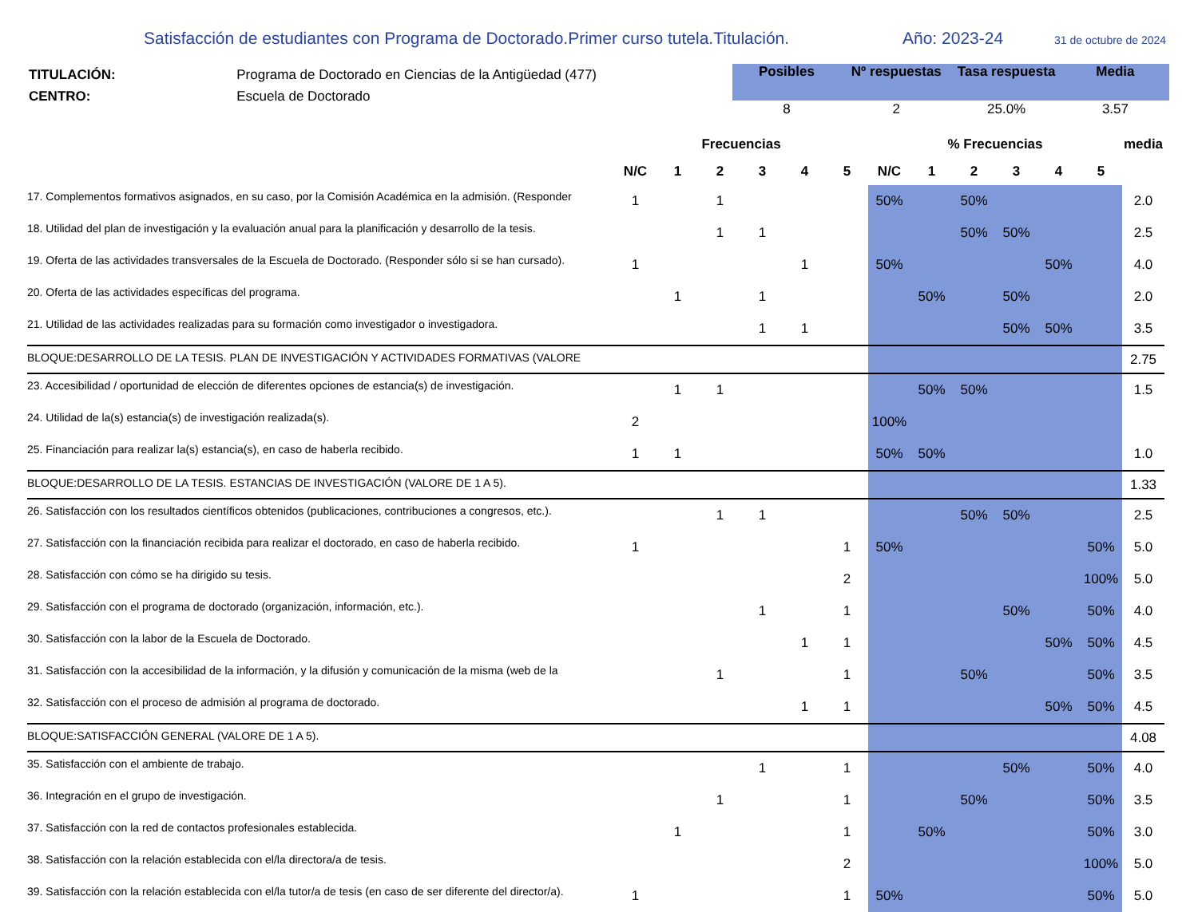Satisfacción de estudiantes con Programa de Doctorado.Primer curso tutela.Titulación.
Año: 2023-24
31 de octubre de 2024
TITULACIÓN:
CENTRO:
Programa de Doctorado en Ciencias de la Antigüedad (477)
Escuela de Doctorado
| Posibles | Nº respuestas | Tasa respuesta | Media |
| --- | --- | --- | --- |
| 8 | 2 | 25.0% | 3.57 |
| | Frecuencias | | | | | | % Frecuencias | | | | | | media |
| --- | --- | --- | --- | --- | --- | --- | --- | --- | --- | --- | --- | --- | --- |
| | N/C | 1 | 2 | 3 | 4 | 5 | N/C | 1 | 2 | 3 | 4 | 5 | |
| 17. Complementos formativos asignados, en su caso, por la Comisión Académica en la admisión. (Responder | 1 | | 1 | | | | 50% | | 50% | | | | 2.0 |
| 18. Utilidad del plan de investigación y la evaluación anual para la planificación y desarrollo de la tesis. | | | 1 | 1 | | | | | 50% | 50% | | | 2.5 |
| 19. Oferta de las actividades transversales de la Escuela de Doctorado. (Responder sólo si se han cursado). | 1 | | | | 1 | | 50% | | | | 50% | | 4.0 |
| 20. Oferta de las actividades específicas del programa. | | 1 | | 1 | | | | 50% | | 50% | | | 2.0 |
| 21. Utilidad de las actividades realizadas para su formación como investigador o investigadora. | | | | 1 | 1 | | | | | 50% | 50% | | 3.5 |
| BLOQUE:DESARROLLO DE LA TESIS. PLAN DE INVESTIGACIÓN Y ACTIVIDADES FORMATIVAS (VALORE | | | | | | | | | | | | | 2.75 |
| 23. Accesibilidad / oportunidad de elección de diferentes opciones de estancia(s) de investigación. | | 1 | 1 | | | | | 50% | 50% | | | | 1.5 |
| 24. Utilidad de la(s) estancia(s) de investigación realizada(s). | 2 | | | | | | 100% | | | | | | |
| 25. Financiación para realizar la(s) estancia(s), en caso de haberla recibido. | 1 | 1 | | | | | 50% | 50% | | | | | 1.0 |
| BLOQUE:DESARROLLO DE LA TESIS. ESTANCIAS DE INVESTIGACIÓN (VALORE DE 1 A 5). | | | | | | | | | | | | | 1.33 |
| 26. Satisfacción con los resultados científicos obtenidos (publicaciones, contribuciones a congresos, etc.). | | | 1 | 1 | | | | | 50% | 50% | | | 2.5 |
| 27. Satisfacción con la financiación recibida para realizar el doctorado, en caso de haberla recibido. | 1 | | | | | 1 | 50% | | | | | 50% | 5.0 |
| 28. Satisfacción con cómo se ha dirigido su tesis. | | | | | | 2 | | | | | | 100% | 5.0 |
| 29. Satisfacción con el programa de doctorado (organización, información, etc.). | | | | 1 | | 1 | | | | 50% | | 50% | 4.0 |
| 30. Satisfacción con la labor de la Escuela de Doctorado. | | | | | 1 | 1 | | | | | 50% | 50% | 4.5 |
| 31. Satisfacción con la accesibilidad de la información, y la difusión y comunicación de la misma (web de la | | | 1 | | | 1 | | | 50% | | | 50% | 3.5 |
| 32. Satisfacción con el proceso de admisión al programa de doctorado. | | | | | 1 | 1 | | | | | 50% | 50% | 4.5 |
| BLOQUE:SATISFACCIÓN GENERAL (VALORE DE 1 A 5). | | | | | | | | | | | | | 4.08 |
| 35. Satisfacción con el ambiente de trabajo. | | | | 1 | | 1 | | | | 50% | | 50% | 4.0 |
| 36. Integración en el grupo de investigación. | | | 1 | | | 1 | | | 50% | | | 50% | 3.5 |
| 37. Satisfacción con la red de contactos profesionales establecida. | | 1 | | | | 1 | | 50% | | | | 50% | 3.0 |
| 38. Satisfacción con la relación establecida con el/la directora/a de tesis. | | | | | | 2 | | | | | | 100% | 5.0 |
| 39. Satisfacción con la relación establecida con el/la tutor/a de tesis (en caso de ser diferente del director/a). | 1 | | | | | 1 | 50% | | | | | 50% | 5.0 |